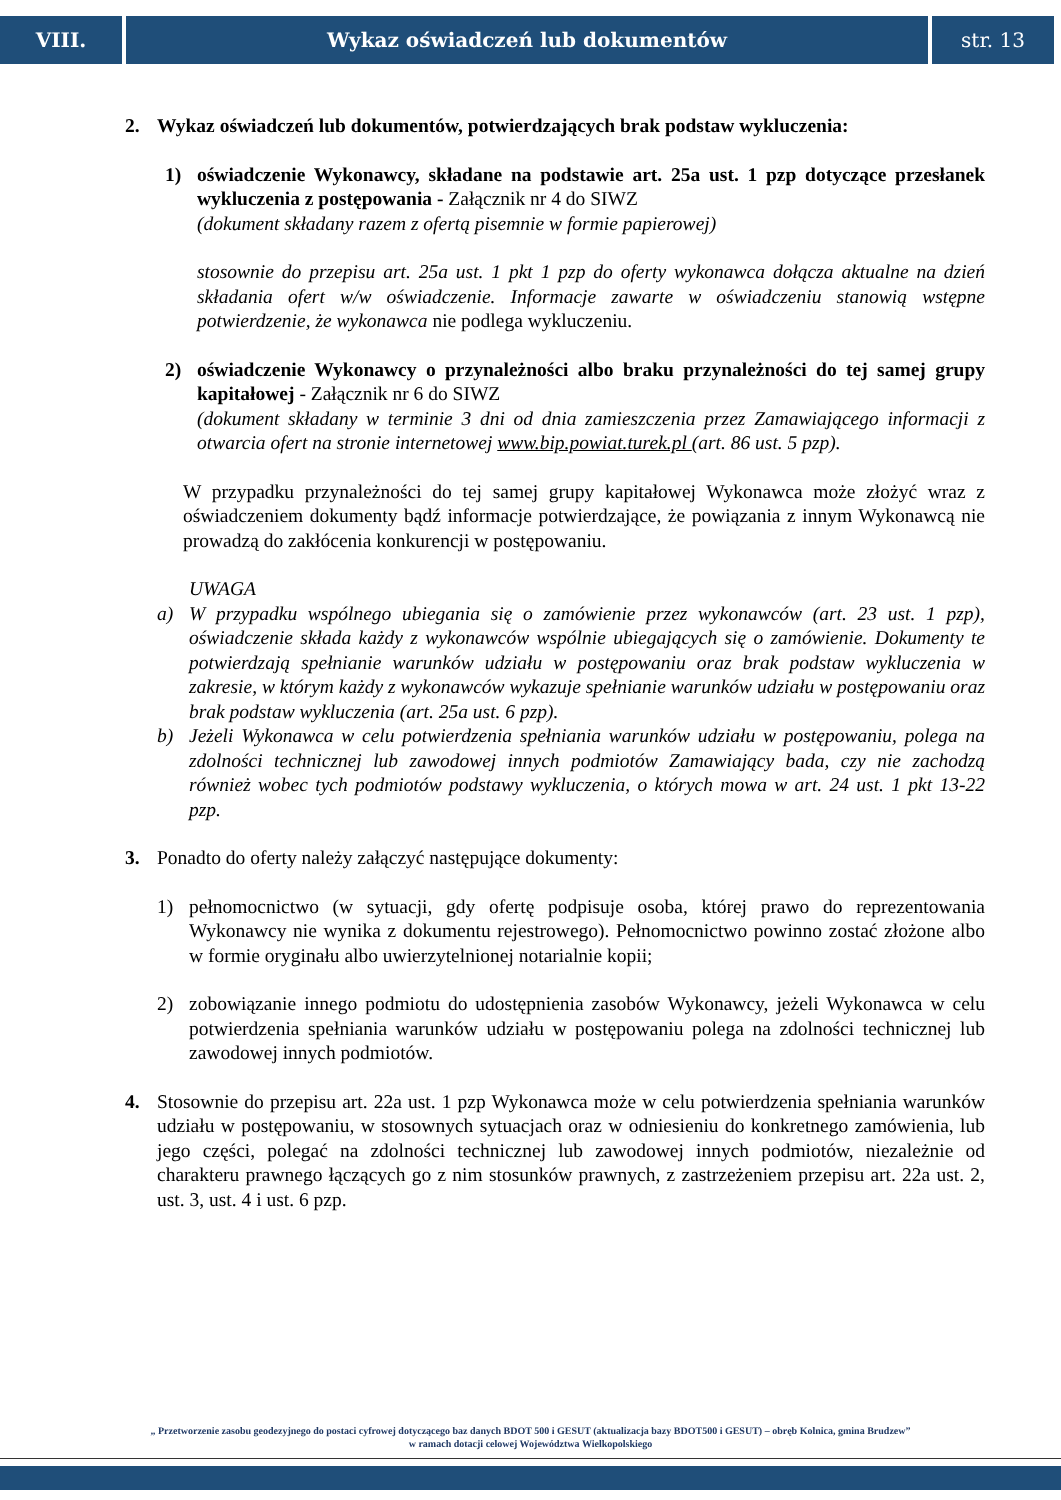VIII. Wykaz oświadczeń lub dokumentów str. 13
2. Wykaz oświadczeń lub dokumentów, potwierdzających brak podstaw wykluczenia:
1) oświadczenie Wykonawcy, składane na podstawie art. 25a ust. 1 pzp dotyczące przesłanek wykluczenia z postępowania - Załącznik nr 4 do SIWZ
(dokument składany razem z ofertą pisemnie w formie papierowej)
stosownie do przepisu art. 25a ust. 1 pkt 1 pzp do oferty wykonawca dołącza aktualne na dzień składania ofert w/w oświadczenie. Informacje zawarte w oświadczeniu stanowią wstępne potwierdzenie, że wykonawca nie podlega wykluczeniu.
2) oświadczenie Wykonawcy o przynależności albo braku przynależności do tej samej grupy kapitałowej - Załącznik nr 6 do SIWZ
(dokument składany w terminie 3 dni od dnia zamieszczenia przez Zamawiającego informacji z otwarcia ofert na stronie internetowej www.bip.powiat.turek.pl (art. 86 ust. 5 pzp).
W przypadku przynależności do tej samej grupy kapitałowej Wykonawca może złożyć wraz z oświadczeniem dokumenty bądź informacje potwierdzające, że powiązania z innym Wykonawcą nie prowadzą do zakłócenia konkurencji w postępowaniu.
UWAGA
a) W przypadku wspólnego ubiegania się o zamówienie przez wykonawców (art. 23 ust. 1 pzp), oświadczenie składa każdy z wykonawców wspólnie ubiegających się o zamówienie. Dokumenty te potwierdzają spełnianie warunków udziału w postępowaniu oraz brak podstaw wykluczenia w zakresie, w którym każdy z wykonawców wykazuje spełnianie warunków udziału w postępowaniu oraz brak podstaw wykluczenia (art. 25a ust. 6 pzp).
b) Jeżeli Wykonawca w celu potwierdzenia spełniania warunków udziału w postępowaniu, polega na zdolności technicznej lub zawodowej innych podmiotów Zamawiający bada, czy nie zachodzą również wobec tych podmiotów podstawy wykluczenia, o których mowa w art. 24 ust. 1 pkt 13-22 pzp.
3. Ponadto do oferty należy załączyć następujące dokumenty:
1) pełnomocnictwo (w sytuacji, gdy ofertę podpisuje osoba, której prawo do reprezentowania Wykonawcy nie wynika z dokumentu rejestrowego). Pełnomocnictwo powinno zostać złożone albo w formie oryginału albo uwierzytelnionej notarialnie kopii;
2) zobowiązanie innego podmiotu do udostępnienia zasobów Wykonawcy, jeżeli Wykonawca w celu potwierdzenia spełniania warunków udziału w postępowaniu polega na zdolności technicznej lub zawodowej innych podmiotów.
4. Stosownie do przepisu art. 22a ust. 1 pzp Wykonawca może w celu potwierdzenia spełniania warunków udziału w postępowaniu, w stosownych sytuacjach oraz w odniesieniu do konkretnego zamówienia, lub jego części, polegać na zdolności technicznej lub zawodowej innych podmiotów, niezależnie od charakteru prawnego łączących go z nim stosunków prawnych, z zastrzeżeniem przepisu art. 22a ust. 2, ust. 3, ust. 4 i ust. 6 pzp.
„ Przetworzenie zasobu geodezyjnego do postaci cyfrowej dotyczącego baz danych BDOT 500 i GESUT (aktualizacja bazy BDOT500 i GESUT) – obręb Kolnica, gmina Brudzew”
w ramach dotacji celowej Województwa Wielkopolskiego